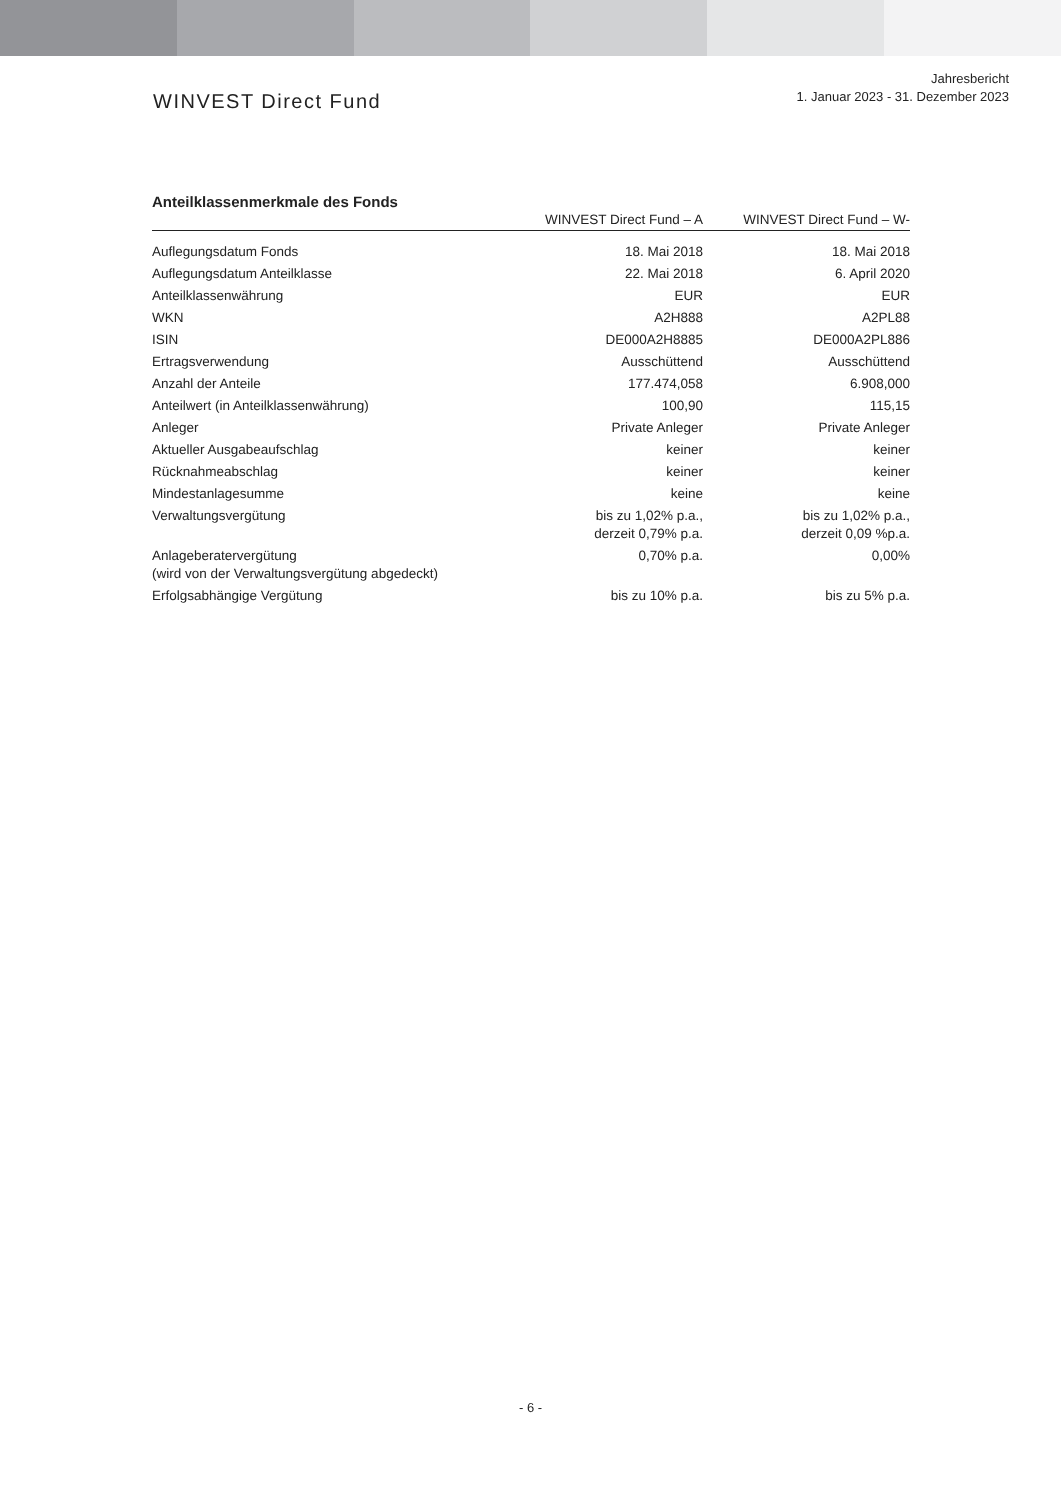WINVEST Direct Fund
Jahresbericht
1. Januar 2023 - 31. Dezember 2023
Anteilklassenmerkmale des Fonds
| | WINVEST Direct Fund – A | WINVEST Direct Fund – W- |
| --- | --- | --- |
| Auflegungsdatum Fonds | 18. Mai 2018 | 18. Mai 2018 |
| Auflegungsdatum Anteilklasse | 22. Mai 2018 | 6. April 2020 |
| Anteilklassenwährung | EUR | EUR |
| WKN | A2H888 | A2PL88 |
| ISIN | DE000A2H8885 | DE000A2PL886 |
| Ertragsverwendung | Ausschüttend | Ausschüttend |
| Anzahl der Anteile | 177.474,058 | 6.908,000 |
| Anteilwert (in Anteilklassenwährung) | 100,90 | 115,15 |
| Anleger | Private Anleger | Private Anleger |
| Aktueller Ausgabeaufschlag | keiner | keiner |
| Rücknahmeabschlag | keiner | keiner |
| Mindestanlagesumme | keine | keine |
| Verwaltungsvergütung | bis zu 1,02% p.a., derzeit 0,79% p.a. | bis zu 1,02% p.a., derzeit 0,09 %p.a. |
| Anlageberatervergütung (wird von der Verwaltungsvergütung abgedeckt) | 0,70% p.a. | 0,00% |
| Erfolgsabhängige Vergütung | bis zu 10% p.a. | bis zu 5% p.a. |
- 6 -